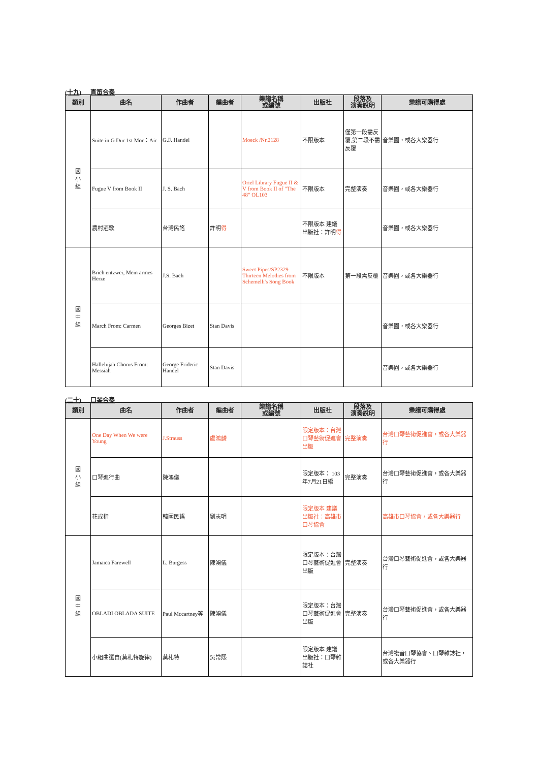(十九) 直笛合奏
| 類別 | 曲名 | 作曲者 | 編曲者 | 樂譜名稱 或編號 | 出版社 | 段落及 演奏說明 | 樂譜可購得處 |
| --- | --- | --- | --- | --- | --- | --- | --- |
| 國 小 組 | Suite in G Dur 1st Mor：Air | G.F. Handel | | Moeck /Nr.2128 | 不限版本 | 僅第一段需反覆,第二段不需反覆 | 音樂園，或各大樂器行 |
| | Fugue V from Book II | J. S. Bach | | Oriel Library Fugue II & V from Book II of "The 48" OL103 | 不限版本 | 完整演奏 | 音樂園，或各大樂器行 |
| | 農村酒歌 | 台灣民謠 | 許明 得 | | 不限版本 建議出版社：許明 得 | | 音樂園，或各大樂器行 |
| 國 中 組 | Brich entzwei, Mein armes Herze | J.S. Bach | | Sweet Pipes/SP2329 Thirteen Melodies from Schemelli's Song Book | 不限版本 | 第一段需反覆 | 音樂園，或各大樂器行 |
| | March From: Carmen | Georges Bizet | Stan Davis | | | | 音樂園，或各大樂器行 |
| | Hallelujah Chorus From: Messiah | George Frideric Handel | Stan Davis | | | | 音樂園，或各大樂器行 |
(二十) 口琴合奏
| 類別 | 曲名 | 作曲者 | 編曲者 | 樂譜名稱 或編號 | 出版社 | 段落及 演奏說明 | 樂譜可購得處 |
| --- | --- | --- | --- | --- | --- | --- | --- |
| 國 小 組 | One Day When We were Young | J.Strauss | 盧鴻麟 | | 限定版本：台灣口琴藝術促進會 出版 | 完整演奏 | 台灣口琴藝術促進會，或各大樂器行 |
| | 口琴進行曲 | 陳鴻儀 | | | 限定版本： 103年7月21日編 | 完整演奏 | 台灣口琴藝術促進會，或各大樂器行 |
| | 花戒指 | 韓國民謠 | 劉志明 | | 限定版本 建議出版社：高雄市口琴協會 | | 高雄市口琴協會，或各大樂器行 |
| 國 中 組 | Jamaica Farewell | L. Burgess | 陳鴻儀 | | 限定版本：台灣口琴藝術促進會 出版 | 完整演奏 | 台灣口琴藝術促進會，或各大樂器行 |
| | OBLADI OBLADA SUITE | Paul Mccartney等 | 陳鴻儀 | | 限定版本：台灣口琴藝術促進會 出版 | 完整演奏 | 台灣口琴藝術促進會，或各大樂器行 |
| | 小組曲選自(莫札特旋律) | 莫札特 | 吳常熙 | | 限定版本 建議出版社：口琴雜誌社 | | 台灣複音口琴協會、口琴雜誌社，或各大樂器行 |